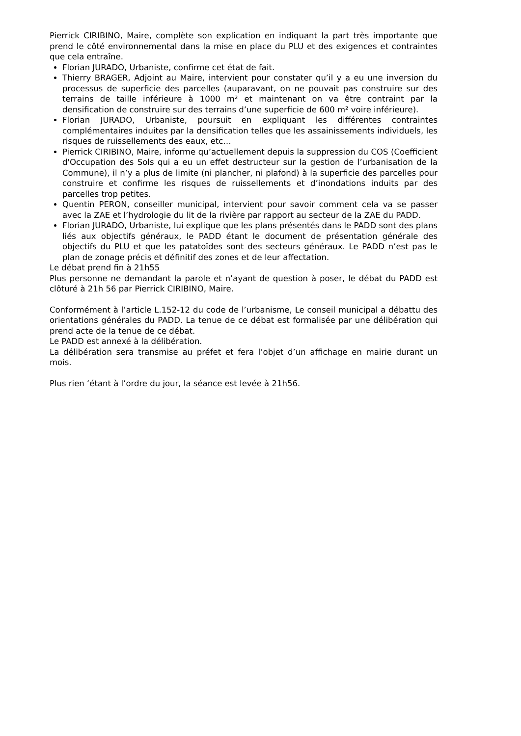Pierrick CIRIBINO, Maire, complète son explication en indiquant la part très importante que prend le côté environnemental dans la mise en place du PLU et des exigences et contraintes que cela entraîne.
Florian JURADO, Urbaniste, confirme cet état de fait.
Thierry BRAGER, Adjoint au Maire, intervient pour constater qu’il y a eu une inversion du processus de superficie des parcelles (auparavant, on ne pouvait pas construire sur des terrains de taille inférieure à 1000 m² et maintenant on va être contraint par la densification de construire sur des terrains d’une superficie de 600 m² voire inférieure).
Florian JURADO, Urbaniste, poursuit en expliquant les différentes contraintes complémentaires induites par la densification telles que les assainissements individuels, les risques de ruissellements des eaux, etc…
Pierrick CIRIBINO, Maire, informe qu’actuellement depuis la suppression du COS (Coefficient d'Occupation des Sols qui a eu un effet destructeur sur la gestion de l’urbanisation de la Commune), il n’y a plus de limite (ni plancher, ni plafond) à la superficie des parcelles pour construire et confirme les risques de ruissellements et d’inondations induits par des parcelles trop petites.
Quentin PERON, conseiller municipal, intervient pour savoir comment cela va se passer avec la ZAE et l’hydrologie du lit de la rivière par rapport au secteur de la ZAE du PADD.
Florian JURADO, Urbaniste, lui explique que les plans présentés dans le PADD sont des plans liés aux objectifs généraux, le PADD étant le document de présentation générale des objectifs du PLU et que les patatoïdes sont des secteurs généraux. Le PADD n’est pas le plan de zonage précis et définitif des zones et de leur affectation.
Le débat prend fin à 21h55
Plus personne ne demandant la parole et n’ayant de question à poser, le débat du PADD est clôturé à 21h 56 par Pierrick CIRIBINO, Maire.
Conformément à l’article L.152-12 du code de l’urbanisme, Le conseil municipal a débattu des orientations générales du PADD. La tenue de ce débat est formalisée par une délibération qui prend acte de la tenue de ce débat.
Le PADD est annexé à la délibération.
La délibération sera transmise au préfet et fera l’objet d’un affichage en mairie durant un mois.
Plus rien ‘étant à l’ordre du jour, la séance est levée à 21h56.